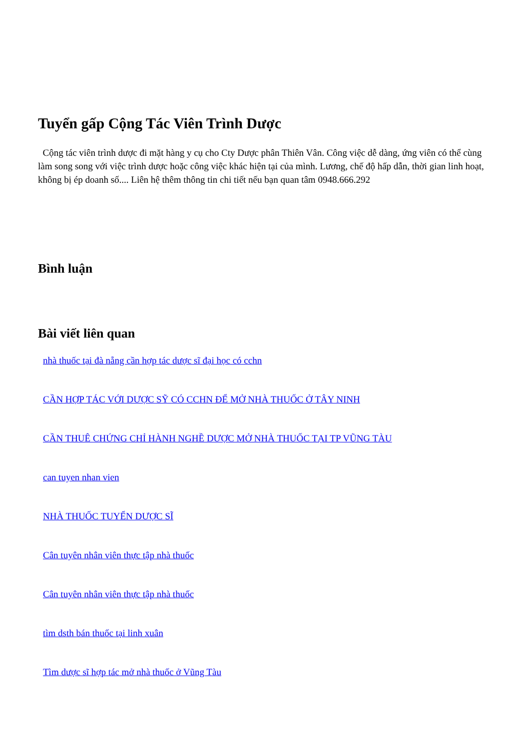Tuyển gấp Cộng Tác Viên Trình Dược
Cộng tác viên trình dược đi mặt hàng y cụ cho Cty Dược phân Thiên Vân. Công việc dễ dàng, ứng viên có thể cùng làm song song với việc trình dược hoặc công việc khác hiện tại của mình. Lương, chế độ hấp dẫn, thời gian linh hoạt, không bị ép doanh số.... Liên hệ thêm thông tin chi tiết nếu bạn quan tâm 0948.666.292
Bình luận
Bài viết liên quan
nhà thuốc tại đà nẵng cần hợp tác dược sĩ đại học có cchn
CẦN HỢP TÁC VỚI DƯỢC SỸ CÓ CCHN ĐỂ MỞ NHÀ THUỐC Ở TÂY NINH
CẦN THUÊ CHỨNG CHỈ HÀNH NGHỀ DƯỢC MỞ NHÀ THUỐC TẠI TP VŨNG TÀU
can tuyen nhan vien
NHÀ THUỐC TUYỂN DƯỢC SĨ
Cân tuyên nhân viên thực tập nhà thuốc
Cân tuyên nhân viên thực tập nhà thuốc
tìm dsth bán thuốc tại linh xuân
Tìm dược sĩ hợp tác mở nhà thuốc ở Vũng Tàu